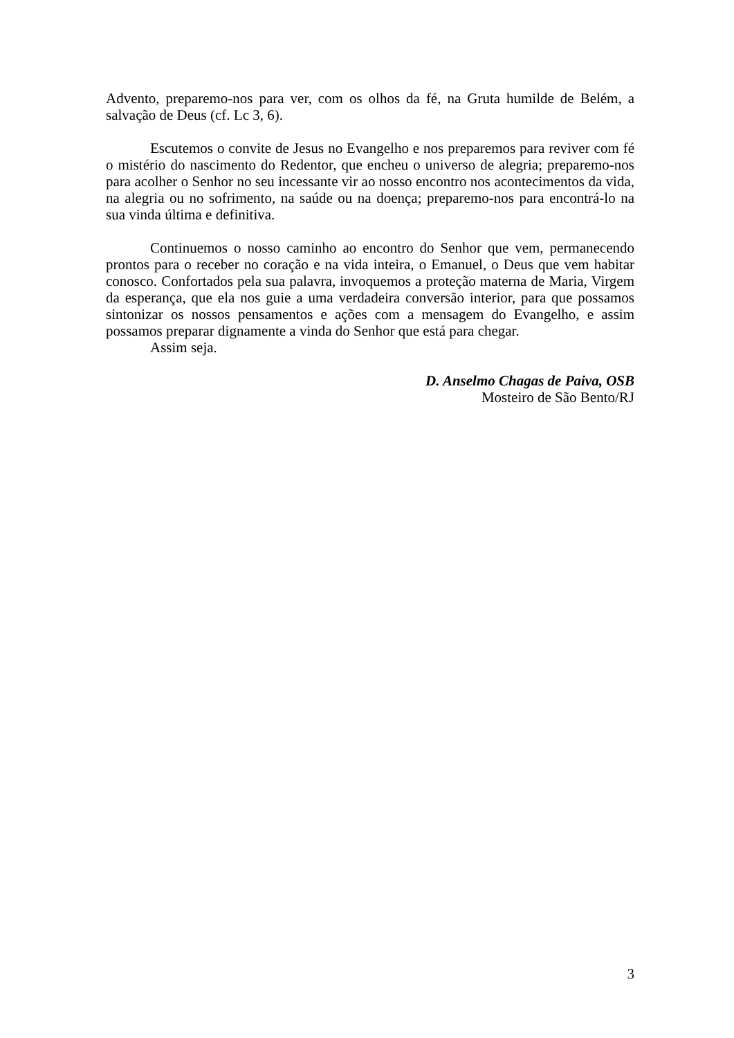Advento, preparemo-nos para ver, com os olhos da fé, na Gruta humilde de Belém, a salvação de Deus (cf. Lc 3, 6).
Escutemos o convite de Jesus no Evangelho e nos preparemos para reviver com fé o mistério do nascimento do Redentor, que encheu o universo de alegria; preparemo-nos para acolher o Senhor no seu incessante vir ao nosso encontro nos acontecimentos da vida, na alegria ou no sofrimento, na saúde ou na doença; preparemo-nos para encontrá-lo na sua vinda última e definitiva.
Continuemos o nosso caminho ao encontro do Senhor que vem, permanecendo prontos para o receber no coração e na vida inteira, o Emanuel, o Deus que vem habitar conosco. Confortados pela sua palavra, invoquemos a proteção materna de Maria, Virgem da esperança, que ela nos guie a uma verdadeira conversão interior, para que possamos sintonizar os nossos pensamentos e ações com a mensagem do Evangelho, e assim possamos preparar dignamente a vinda do Senhor que está para chegar.
Assim seja.
D. Anselmo Chagas de Paiva, OSB
Mosteiro de São Bento/RJ
3